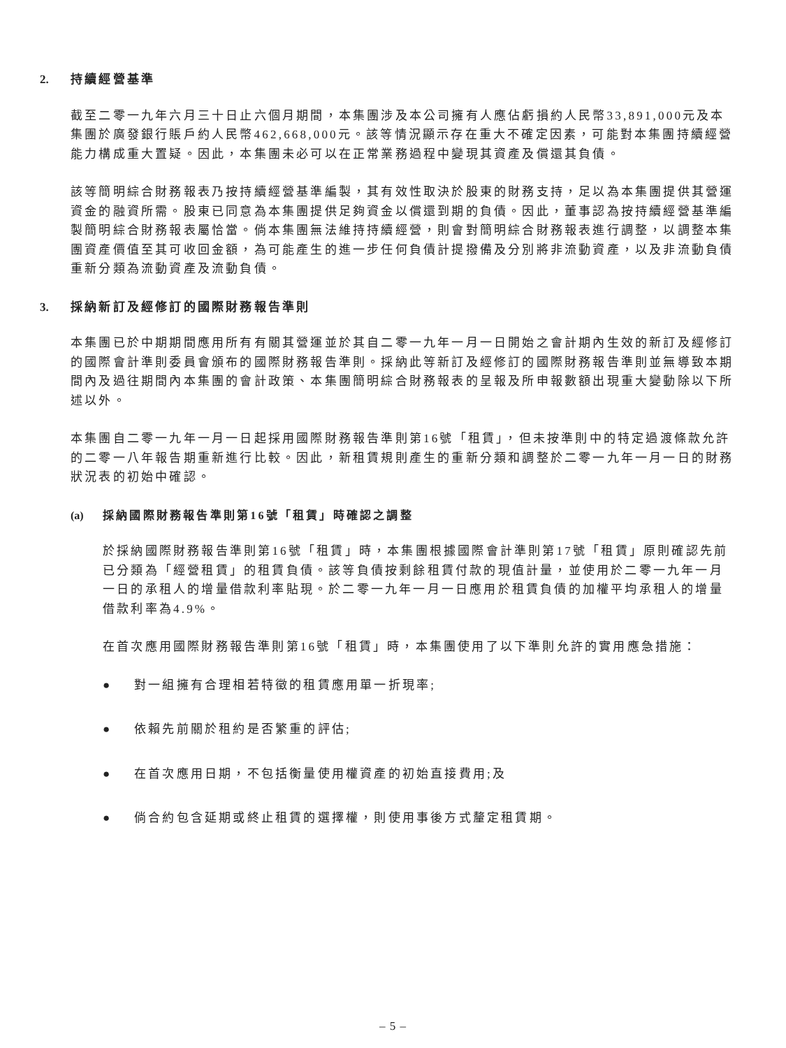2. 持續經營基準
截至二零一九年六月三十日止六個月期間，本集團涉及本公司擁有人應佔虧損約人民幣33,891,000元及本集團於廣發銀行賬戶約人民幣462,668,000元。該等情況顯示存在重大不確定因素，可能對本集團持續經營能力構成重大置疑。因此，本集團未必可以在正常業務過程中變現其資產及償還其負債。
該等簡明綜合財務報表乃按持續經營基準編製，其有效性取決於股東的財務支持，足以為本集團提供其營運資金的融資所需。股東已同意為本集團提供足夠資金以償還到期的負債。因此，董事認為按持續經營基準編製簡明綜合財務報表屬恰當。倘本集團無法維持持續經營，則會對簡明綜合財務報表進行調整，以調整本集團資產價值至其可收回金額，為可能產生的進一步任何負債計提撥備及分別將非流動資產，以及非流動負債重新分類為流動資產及流動負債。
3. 採納新訂及經修訂的國際財務報告準則
本集團已於中期期間應用所有有關其營運並於其自二零一九年一月一日開始之會計期內生效的新訂及經修訂的國際會計準則委員會頒布的國際財務報告準則。採納此等新訂及經修訂的國際財務報告準則並無導致本期間內及過往期間內本集團的會計政策、本集團簡明綜合財務報表的呈報及所申報數額出現重大變動除以下所述以外。
本集團自二零一九年一月一日起採用國際財務報告準則第16號「租賃」，但未按準則中的特定過渡條款允許的二零一八年報告期重新進行比較。因此，新租賃規則產生的重新分類和調整於二零一九年一月一日的財務狀況表的初始中確認。
(a) 採納國際財務報告準則第16號「租賃」時確認之調整
於採納國際財務報告準則第16號「租賃」時，本集團根據國際會計準則第17號「租賃」原則確認先前已分類為「經營租賃」的租賃負債。該等負債按剩餘租賃付款的現值計量，並使用於二零一九年一月一日的承租人的增量借款利率貼現。於二零一九年一月一日應用於租賃負債的加權平均承租人的增量借款利率為4.9%。
在首次應用國際財務報告準則第16號「租賃」時，本集團使用了以下準則允許的實用應急措施：
● 對一組擁有合理相若特徵的租賃應用單一折現率;
● 依賴先前關於租約是否繁重的評估;
● 在首次應用日期，不包括衡量使用權資產的初始直接費用;及
● 倘合約包含延期或終止租賃的選擇權，則使用事後方式釐定租賃期。
– 5 –